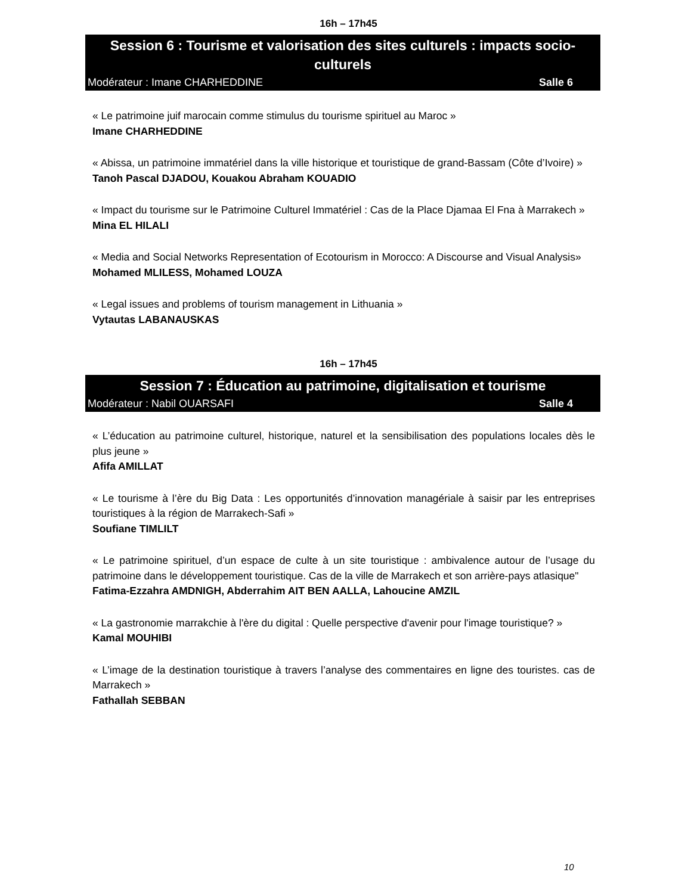16h – 17h45
Session 6 : Tourisme et valorisation des sites culturels : impacts socio-culturels
Modérateur : Imane CHARHEDDINE Salle 6
« Le patrimoine juif marocain comme stimulus du tourisme spirituel au Maroc »
Imane CHARHEDDINE
« Abissa, un patrimoine immatériel dans la ville historique et touristique de grand-Bassam (Côte d’Ivoire) »
Tanoh Pascal DJADOU, Kouakou Abraham KOUADIO
« Impact du tourisme sur le Patrimoine Culturel Immatériel : Cas de la Place Djamaa El Fna à Marrakech »
Mina EL HILALI
« Media and Social Networks Representation of Ecotourism in Morocco: A Discourse and Visual Analysis»
Mohamed MLILESS, Mohamed LOUZA
« Legal issues and problems of tourism management in Lithuania »
Vytautas LABANAUSKAS
16h – 17h45
Session 7 : Éducation au patrimoine, digitalisation et tourisme
Modérateur : Nabil OUARSAFI Salle 4
« L’éducation au patrimoine culturel, historique, naturel et la sensibilisation des populations locales dès le plus jeune »
Afifa AMILLAT
« Le tourisme à l’ère du Big Data : Les opportunités d’innovation managériale à saisir par les entreprises touristiques à la région de Marrakech-Safi »
Soufiane TIMLILT
« Le patrimoine spirituel, d’un espace de culte à un site touristique : ambivalence autour de l’usage du patrimoine dans le développement touristique. Cas de la ville de Marrakech et son arrière-pays atlasique"
Fatima-Ezzahra AMDNIGH, Abderrahim AIT BEN AALLA, Lahoucine AMZIL
« La gastronomie marrakchie à l'ère du digital : Quelle perspective d'avenir pour l'image touristique? »
Kamal MOUHIBI
« L’image de la destination touristique à travers l’analyse des commentaires en ligne des touristes. cas de Marrakech »
Fathallah SEBBAN
10